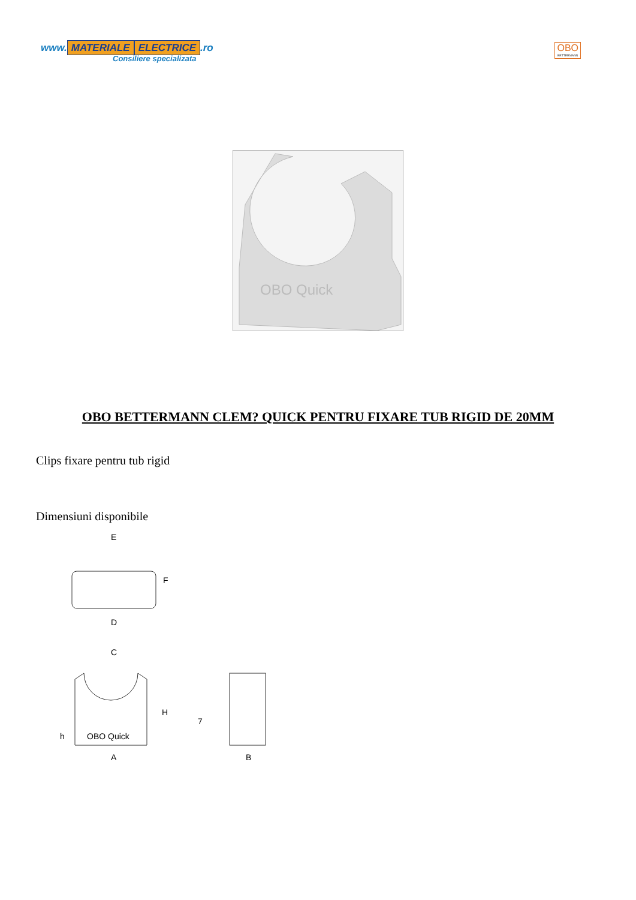www. MATERIALE ELECTRICE.ro
Consiliere specializata
OBO
BETTERMANN
OBO Quick
OBO BETTERMANN CLEM? QUICK PENTRU FIXARE TUB RIGID DE 20MM
Clips fixare pentru tub rigid
Dimensiuni disponibile
E
F
D
C
H
7
OBO Quick
h
A
B